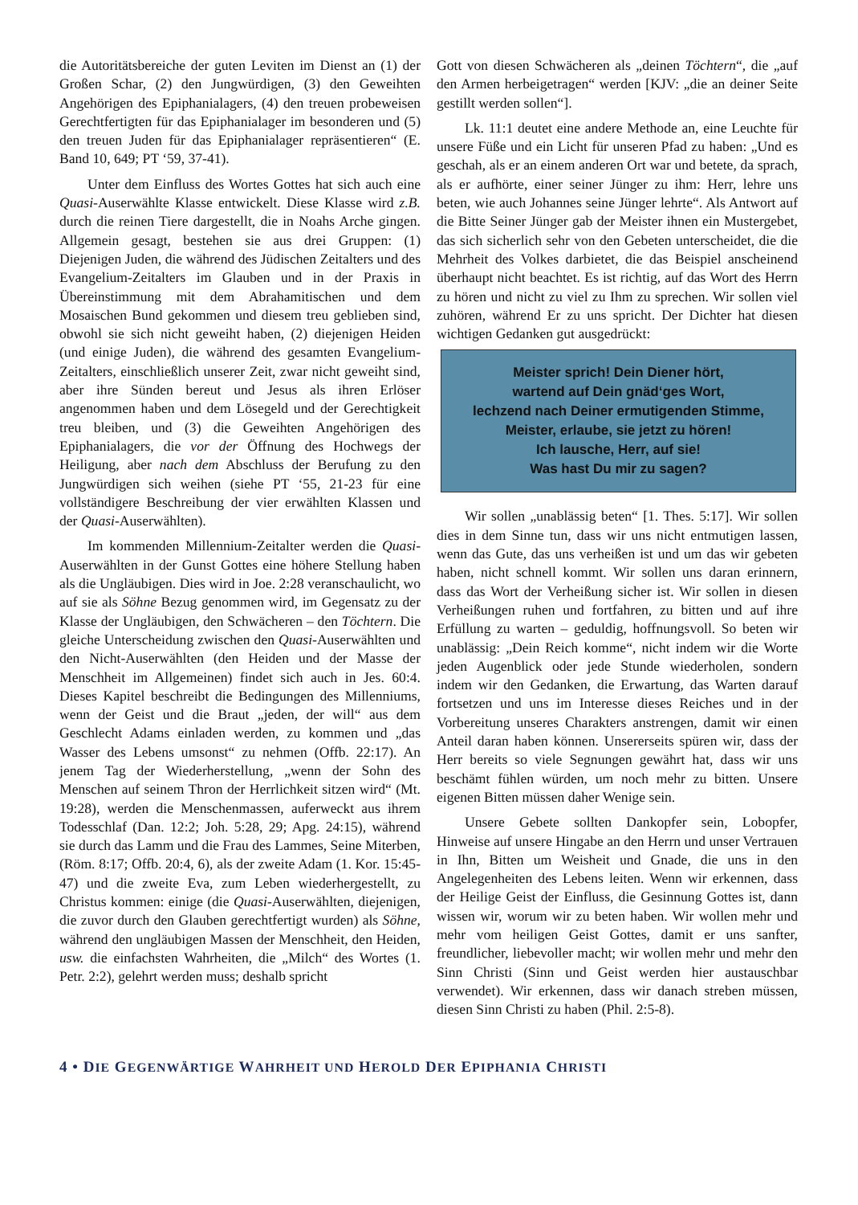die Autoritätsbereiche der guten Leviten im Dienst an (1) der Großen Schar, (2) den Jungwürdigen, (3) den Geweihten Angehörigen des Epiphanialagers, (4) den treuen probeweisen Gerechtfertigten für das Epiphanialager im besonderen und (5) den treuen Juden für das Epiphanialager repräsentieren“ (E. Band 10, 649; PT ‘59, 37-41).
Unter dem Einfluss des Wortes Gottes hat sich auch eine Quasi-Auserwählte Klasse entwickelt. Diese Klasse wird z.B. durch die reinen Tiere dargestellt, die in Noahs Arche gingen. Allgemein gesagt, bestehen sie aus drei Gruppen: (1) Diejenigen Juden, die während des Jüdischen Zeitalters und des Evangelium-Zeitalters im Glauben und in der Praxis in Übereinstimmung mit dem Abrahamitischen und dem Mosaischen Bund gekommen und diesem treu geblieben sind, obwohl sie sich nicht geweiht haben, (2) diejenigen Heiden (und einige Juden), die während des gesamten Evangelium-Zeitalters, einschließlich unserer Zeit, zwar nicht geweiht sind, aber ihre Sünden bereut und Jesus als ihren Erlöser angenommen haben und dem Lösegeld und der Gerechtigkeit treu bleiben, und (3) die Geweihten Angehörigen des Epiphanialagers, die vor der Öffnung des Hochwegs der Heiligung, aber nach dem Abschluss der Berufung zu den Jungwürdigen sich weihen (siehe PT ‘55, 21-23 für eine vollständigere Beschreibung der vier erwählten Klassen und der Quasi-Auserwählten).
Im kommenden Millennium-Zeitalter werden die Quasi-Auserwählten in der Gunst Gottes eine höhere Stellung haben als die Ungläubigen. Dies wird in Joe. 2:28 veranschaulicht, wo auf sie als Söhne Bezug genommen wird, im Gegensatz zu der Klasse der Ungläubigen, den Schwächeren – den Töchtern. Die gleiche Unterscheidung zwischen den Quasi-Auserwählten und den Nicht-Auserwählten (den Heiden und der Masse der Menschheit im Allgemeinen) findet sich auch in Jes. 60:4. Dieses Kapitel beschreibt die Bedingungen des Millenniums, wenn der Geist und die Braut „jeden, der will“ aus dem Geschlecht Adams einladen werden, zu kommen und „das Wasser des Lebens umsonst“ zu nehmen (Offb. 22:17). An jenem Tag der Wiederherstellung, „wenn der Sohn des Menschen auf seinem Thron der Herrlichkeit sitzen wird“ (Mt. 19:28), werden die Menschenmassen, auferweckt aus ihrem Todesschlaf (Dan. 12:2; Joh. 5:28, 29; Apg. 24:15), während sie durch das Lamm und die Frau des Lammes, Seine Miterben, (Röm. 8:17; Offb. 20:4, 6), als der zweite Adam (1. Kor. 15:45-47) und die zweite Eva, zum Leben wiederhergestellt, zu Christus kommen: einige (die Quasi-Auserwählten, diejenigen, die zuvor durch den Glauben gerechtfertigt wurden) als Söhne, während den ungläubigen Massen der Menschheit, den Heiden, usw. die einfachsten Wahrheiten, die „Milch“ des Wortes (1. Petr. 2:2), gelehrt werden muss; deshalb spricht
Gott von diesen Schwächeren als „deinen Töchtern“, die „auf den Armen herbeigetragen“ werden [KJV: „die an deiner Seite gestillt werden sollen“].
Lk. 11:1 deutet eine andere Methode an, eine Leuchte für unsere Füße und ein Licht für unseren Pfad zu haben: „Und es geschah, als er an einem anderen Ort war und betete, da sprach, als er aufhörte, einer seiner Jünger zu ihm: Herr, lehre uns beten, wie auch Johannes seine Jünger lehrte“. Als Antwort auf die Bitte Seiner Jünger gab der Meister ihnen ein Mustergebet, das sich sicherlich sehr von den Gebeten unterscheidet, die die Mehrheit des Volkes darbietet, die das Beispiel anscheinend überhaupt nicht beachtet. Es ist richtig, auf das Wort des Herrn zu hören und nicht zu viel zu Ihm zu sprechen. Wir sollen viel zuhören, während Er zu uns spricht. Der Dichter hat diesen wichtigen Gedanken gut ausgedrückt:
Meister sprich! Dein Diener hört,
wartend auf Dein gnäd‘ges Wort,
lechzend nach Deiner ermutigenden Stimme,
Meister, erlaube, sie jetzt zu hören!
Ich lausche, Herr, auf sie!
Was hast Du mir zu sagen?
Wir sollen „unablässig beten“ [1. Thes. 5:17]. Wir sollen dies in dem Sinne tun, dass wir uns nicht entmutigen lassen, wenn das Gute, das uns verheißen ist und um das wir gebeten haben, nicht schnell kommt. Wir sollen uns daran erinnern, dass das Wort der Verheißung sicher ist. Wir sollen in diesen Verheißungen ruhen und fortfahren, zu bitten und auf ihre Erfüllung zu warten – geduldig, hoffnungsvoll. So beten wir unablässig: „Dein Reich komme“, nicht indem wir die Worte jeden Augenblick oder jede Stunde wiederholen, sondern indem wir den Gedanken, die Erwartung, das Warten darauf fortsetzen und uns im Interesse dieses Reiches und in der Vorbereitung unseres Charakters anstrengen, damit wir einen Anteil daran haben können. Unsererseits spüren wir, dass der Herr bereits so viele Segnungen gewährt hat, dass wir uns beschämt fühlen würden, um noch mehr zu bitten. Unsere eigenen Bitten müssen daher Wenige sein.
Unsere Gebete sollten Dankopfer sein, Lobopfer, Hinweise auf unsere Hingabe an den Herrn und unser Vertrauen in Ihn, Bitten um Weisheit und Gnade, die uns in den Angelegenheiten des Lebens leiten. Wenn wir erkennen, dass der Heilige Geist der Einfluss, die Gesinnung Gottes ist, dann wissen wir, worum wir zu beten haben. Wir wollen mehr und mehr vom heiligen Geist Gottes, damit er uns sanfter, freundlicher, liebevoller macht; wir wollen mehr und mehr den Sinn Christi (Sinn und Geist werden hier austauschbar verwendet). Wir erkennen, dass wir danach streben müssen, diesen Sinn Christi zu haben (Phil. 2:5-8).
4 • DIE GEGENWÄRTIGE WAHRHEIT UND HEROLD DER EPIPHANIA CHRISTI